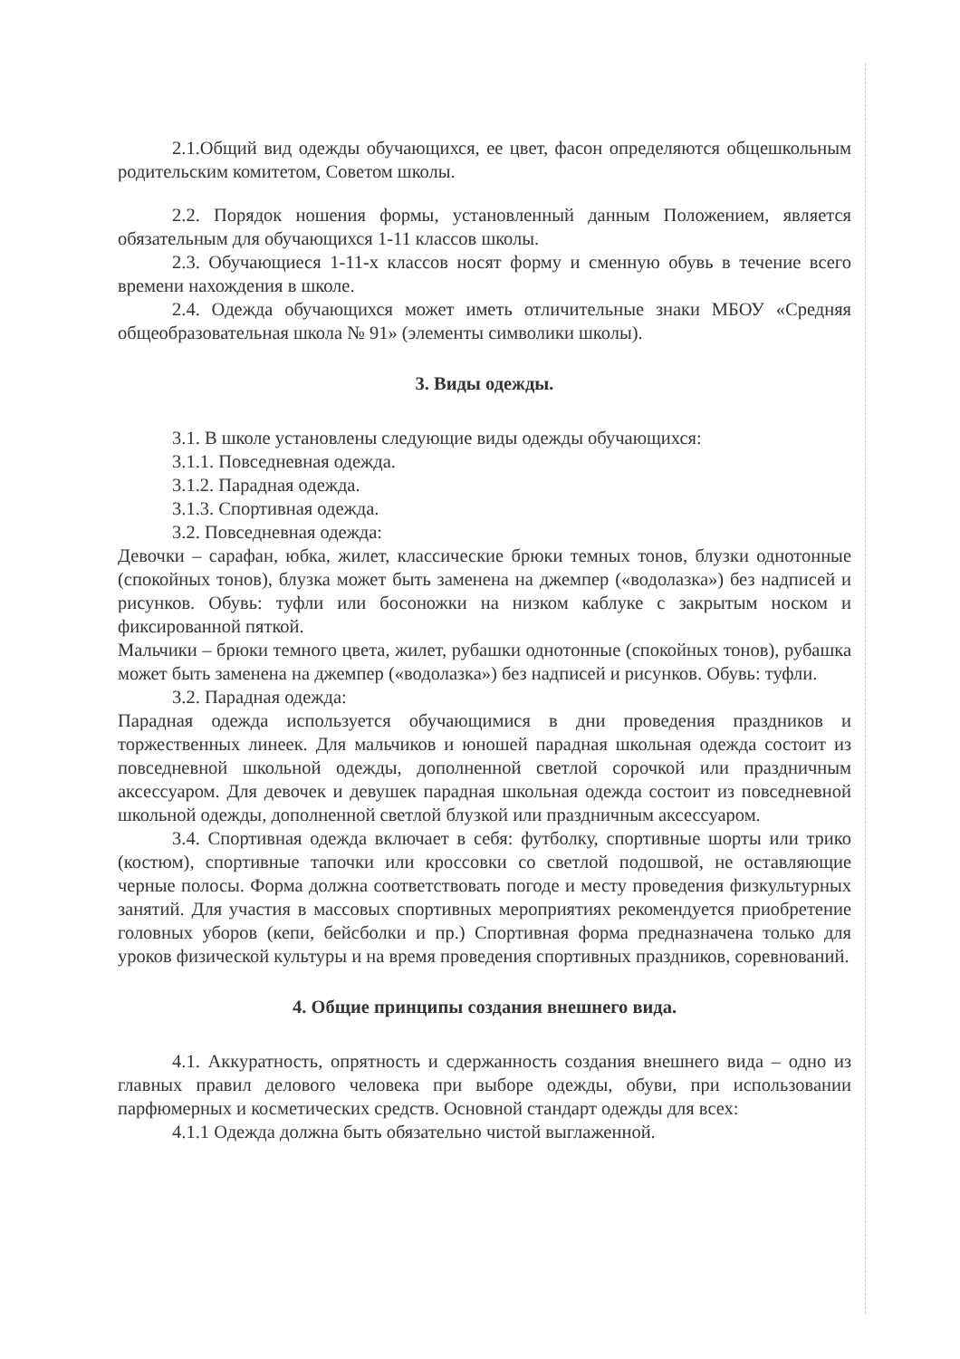2.1.Общий вид одежды обучающихся, ее цвет, фасон определяются общешкольным родительским комитетом, Советом школы.
2.2. Порядок ношения формы, установленный данным Положением, является обязательным для обучающихся 1-11 классов школы.
2.3. Обучающиеся 1-11-х классов носят форму и сменную обувь в течение всего времени нахождения в школе.
2.4. Одежда обучающихся может иметь отличительные знаки МБОУ «Средняя общеобразовательная школа № 91» (элементы символики школы).
3. Виды одежды.
3.1. В школе установлены следующие виды одежды обучающихся:
3.1.1. Повседневная одежда.
3.1.2. Парадная одежда.
3.1.3. Спортивная одежда.
3.2. Повседневная одежда:
Девочки – сарафан, юбка, жилет, классические брюки темных тонов, блузки однотонные (спокойных тонов), блузка может быть заменена на джемпер («водолазка») без надписей и рисунков. Обувь: туфли или босоножки на низком каблуке с закрытым носком и фиксированной пяткой.
Мальчики – брюки темного цвета, жилет, рубашки однотонные (спокойных тонов), рубашка может быть заменена на джемпер («водолазка») без надписей и рисунков. Обувь: туфли.
3.2. Парадная одежда:
Парадная одежда используется обучающимися в дни проведения праздников и торжественных линеек. Для мальчиков и юношей парадная школьная одежда состоит из повседневной школьной одежды, дополненной светлой сорочкой или праздничным аксессуаром. Для девочек и девушек парадная школьная одежда состоит из повседневной школьной одежды, дополненной светлой блузкой или праздничным аксессуаром.
3.4. Спортивная одежда включает в себя: футболку, спортивные шорты или трико (костюм), спортивные тапочки или кроссовки со светлой подошвой, не оставляющие черные полосы. Форма должна соответствовать погоде и месту проведения физкультурных занятий. Для участия в массовых спортивных мероприятиях рекомендуется приобретение головных уборов (кепи, бейсболки и пр.) Спортивная форма предназначена только для уроков физической культуры и на время проведения спортивных праздников, соревнований.
4. Общие принципы создания внешнего вида.
4.1. Аккуратность, опрятность и сдержанность создания внешнего вида – одно из главных правил делового человека при выборе одежды, обуви, при использовании парфюмерных и косметических средств. Основной стандарт одежды для всех:
4.1.1 Одежда должна быть обязательно чистой выглаженной.